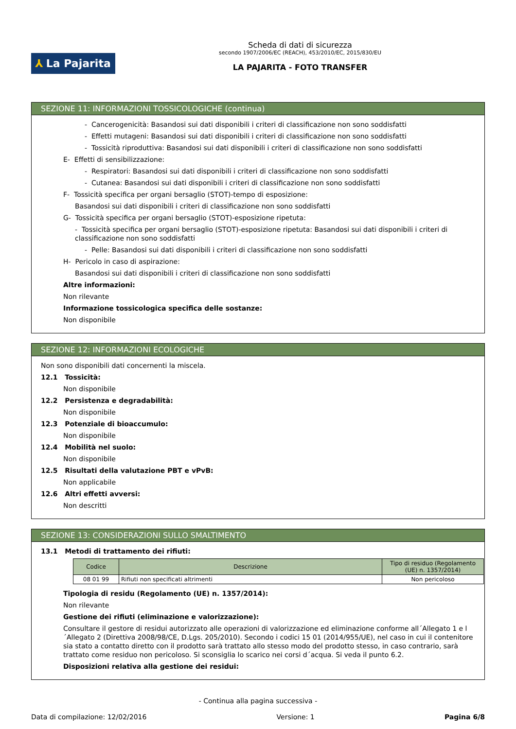⅄ La Pajarita
Scheda di dati di sicurezza
secondo 1907/2006/EC (REACH), 453/2010/EC, 2015/830/EU
LA PAJARITA - FOTO TRANSFER
SEZIONE 11: INFORMAZIONI TOSSICOLOGICHE (continua)
- Cancerogenicità: Basandosi sui dati disponibili i criteri di classificazione non sono soddisfatti
- Effetti mutageni: Basandosi sui dati disponibili i criteri di classificazione non sono soddisfatti
- Tossicità riproduttiva: Basandosi sui dati disponibili i criteri di classificazione non sono soddisfatti
E- Effetti di sensibilizzazione:
- Respiratori: Basandosi sui dati disponibili i criteri di classificazione non sono soddisfatti
- Cutanea: Basandosi sui dati disponibili i criteri di classificazione non sono soddisfatti
F- Tossicità specifica per organi bersaglio (STOT)-tempo di esposizione:
Basandosi sui dati disponibili i criteri di classificazione non sono soddisfatti
G- Tossicità specifica per organi bersaglio (STOT)-esposizione ripetuta:
- Tossicità specifica per organi bersaglio (STOT)-esposizione ripetuta: Basandosi sui dati disponibili i criteri di classificazione non sono soddisfatti
- Pelle: Basandosi sui dati disponibili i criteri di classificazione non sono soddisfatti
H- Pericolo in caso di aspirazione:
Basandosi sui dati disponibili i criteri di classificazione non sono soddisfatti
Altre informazioni:
Non rilevante
Informazione tossicologica specifica delle sostanze:
Non disponibile
SEZIONE 12: INFORMAZIONI ECOLOGICHE
Non sono disponibili dati concernenti la miscela.
12.1 Tossicità:
Non disponibile
12.2 Persistenza e degradabilità:
Non disponibile
12.3 Potenziale di bioaccumulo:
Non disponibile
12.4 Mobilità nel suolo:
Non disponibile
12.5 Risultati della valutazione PBT e vPvB:
Non applicabile
12.6 Altri effetti avversi:
Non descritti
SEZIONE 13: CONSIDERAZIONI SULLO SMALTIMENTO
13.1 Metodi di trattamento dei rifiuti:
| Codice | Descrizione | Tipo di residuo (Regolamento (UE) n. 1357/2014) |
| --- | --- | --- |
| 08 01 99 | Rifiuti non specificati altrimenti | Non pericoloso |
Tipologia di residu (Regolamento (UE) n. 1357/2014):
Non rilevante
Gestione dei rifiuti (eliminazione e valorizzazione):
Consultare il gestore di residui autorizzato alle operazioni di valorizzazione ed eliminazione conforme all´Allegato 1 e l´Allegato 2 (Direttiva 2008/98/CE, D.Lgs. 205/2010). Secondo i codici 15 01 (2014/955/UE), nel caso in cui il contenitore sia stato a contatto diretto con il prodotto sarà trattato allo stesso modo del prodotto stesso, in caso contrario, sarà trattato come residuo non pericoloso. Si sconsiglia lo scarico nei corsi d´acqua. Si veda il punto 6.2.
Disposizioni relativa alla gestione dei residui:
- Continua alla pagina successiva -
Data di compilazione: 12/02/2016 Versione: 1 Pagina 6/8